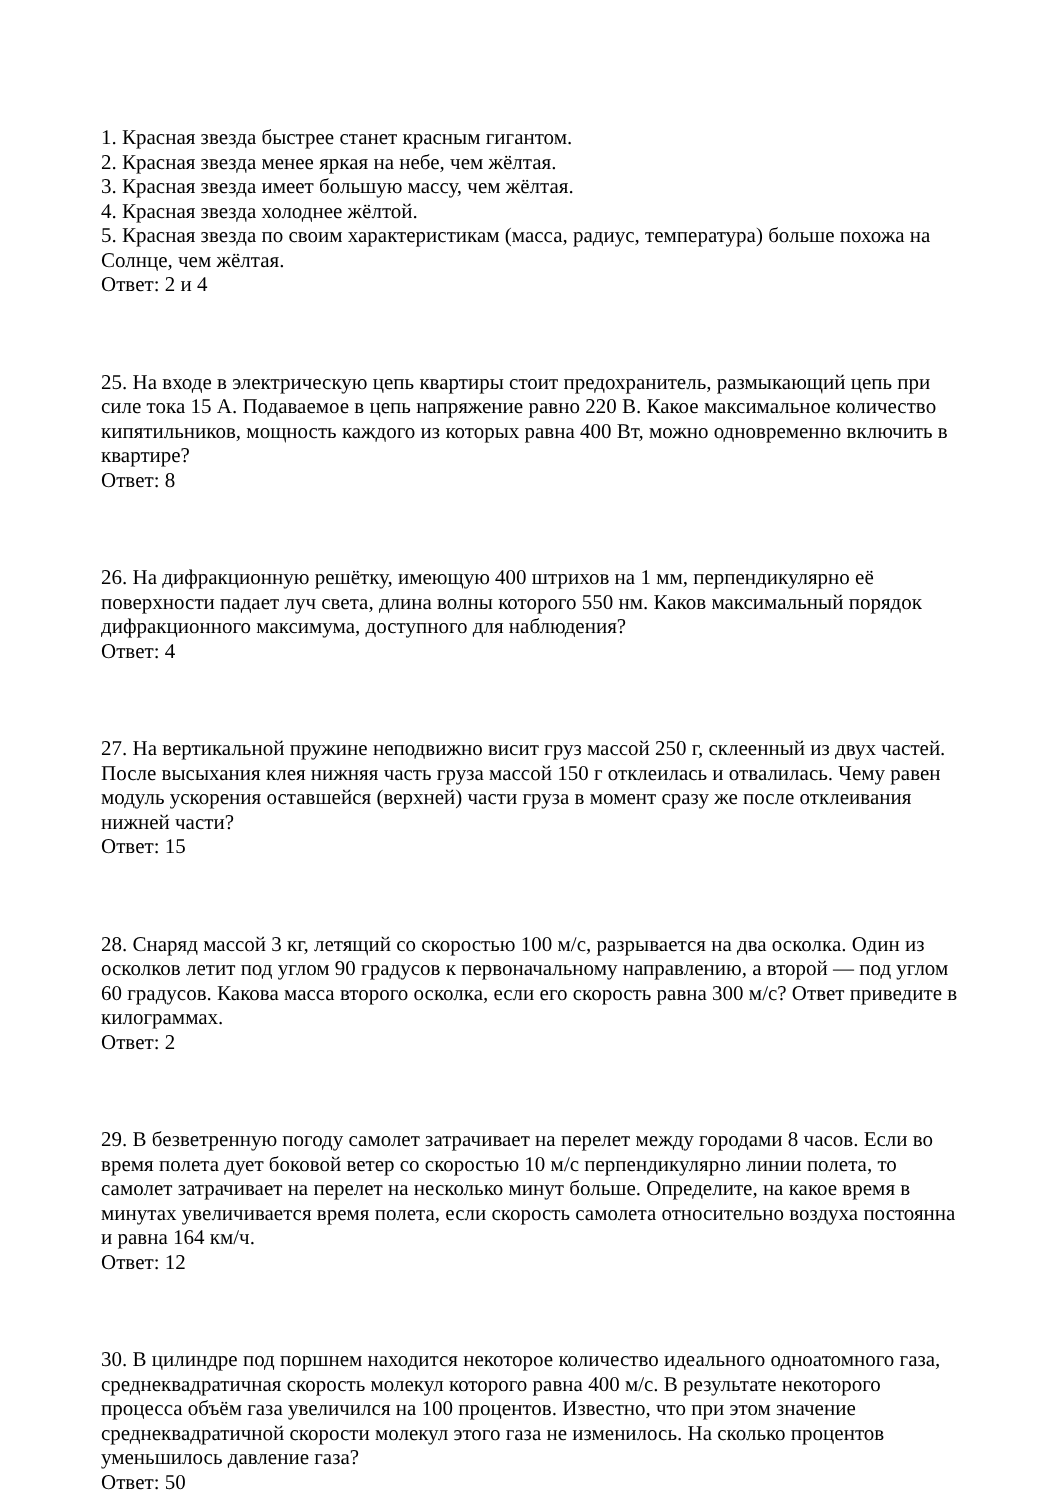1. Красная звезда быстрее станет красным гигантом.
2. Красная звезда менее яркая на небе, чем жёлтая.
3. Красная звезда имеет большую массу, чем жёлтая.
4. Красная звезда холоднее жёлтой.
5. Красная звезда по своим характеристикам (масса, радиус, температура) больше похожа на Солнце, чем жёлтая.
Ответ: 2 и 4
25. На входе в электрическую цепь квартиры стоит предохранитель, размыкающий цепь при силе тока 15 А. Подаваемое в цепь напряжение равно 220 В. Какое максимальное количество кипятильников, мощность каждого из которых равна 400 Вт, можно одновременно включить в квартире?
Ответ: 8
26. На дифракционную решётку, имеющую 400 штрихов на 1 мм, перпендикулярно её поверхности падает луч света, длина волны которого 550 нм. Каков максимальный порядок дифракционного максимума, доступного для наблюдения?
Ответ: 4
27. На вертикальной пружине неподвижно висит груз массой 250 г, склеенный из двух частей. После высыхания клея нижняя часть груза массой 150 г отклеилась и отвалилась. Чему равен модуль ускорения оставшейся (верхней) части груза в момент сразу же после отклеивания нижней части?
Ответ: 15
28. Снаряд массой 3 кг, летящий со скоростью 100 м/с, разрывается на два осколка. Один из осколков летит под углом 90 градусов к первоначальному направлению, а второй — под углом 60 градусов. Какова масса второго осколка, если его скорость равна 300 м/с? Ответ приведите в килограммах.
Ответ: 2
29. В безветренную погоду самолет затрачивает на перелет между городами 8 часов. Если во время полета дует боковой ветер со скоростью 10 м/с перпендикулярно линии полета, то самолет затрачивает на перелет на несколько минут больше. Определите, на какое время в минутах увеличивается время полета, если скорость самолета относительно воздуха постоянна и равна 164 км/ч.
Ответ: 12
30. В цилиндре под поршнем находится некоторое количество идеального одноатомного газа, среднеквадратичная скорость молекул которого равна 400 м/с. В результате некоторого процесса объём газа увеличился на 100 процентов. Известно, что при этом значение среднеквадратичной скорости молекул этого газа не изменилось. На сколько процентов уменьшилось давление газа?
Ответ: 50